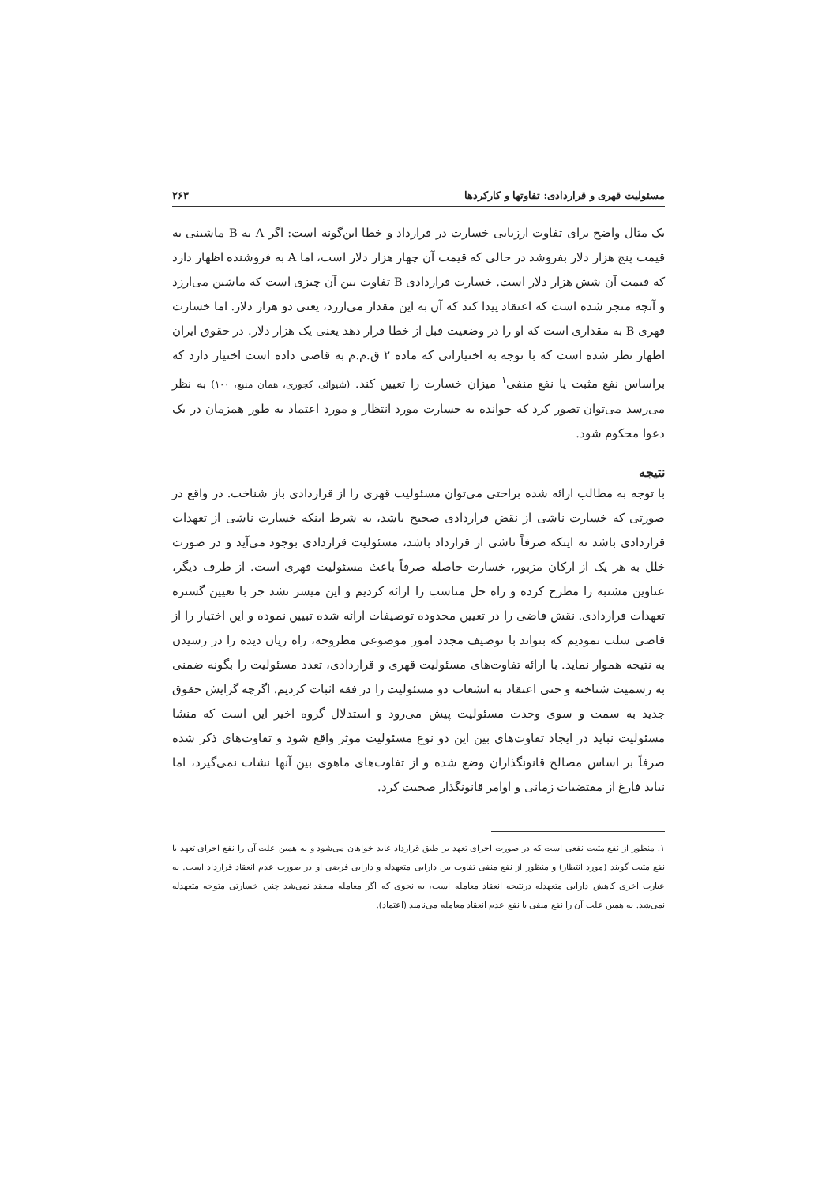مسئولیت قهری و قراردادی: تفاوتها و کارکردها ۲۶۳
یک مثال واضح برای تفاوت ارزیابی خسارت در قرارداد و خطا این‌گونه است: اگر A به B ماشینی به قیمت پنج هزار دلار بفروشد در حالی که قیمت آن چهار هزار دلار است، اما A به فروشنده اظهار دارد که قیمت آن شش هزار دلار است. خسارت قراردادی B تفاوت بین آن چیزی است که ماشین می‌ارزد و آنچه منجر شده است که اعتقاد پیدا کند که آن به این مقدار می‌ارزد، یعنی دو هزار دلار. اما خسارت قهری B به مقداری است که او را در وضعیت قبل از خطا قرار دهد یعنی یک هزار دلار. در حقوق ایران اظهار نظر شده است که با توجه به اختیاراتی که ماده ۲ ق.م.م به قاضی داده است اختیار دارد که براساس نفع مثبت یا نفع منفی<sup>۱</sup> میزان خسارت را تعیین کند. (شیوائی کجوری، همان منبع، ۱۰۰) به نظر می‌رسد می‌توان تصور کرد که خوانده به خسارت مورد انتظار و مورد اعتماد به طور همزمان در یک دعوا محکوم شود.
نتیجه
با توجه به مطالب ارائه شده براحتی می‌توان مسئولیت قهری را از قراردادی باز شناخت. در واقع در صورتی که خسارت ناشی از نقض قراردادی صحیح باشد، به شرط اینکه خسارت ناشی از تعهدات قراردادی باشد نه اینکه صرفاً ناشی از قرارداد باشد، مسئولیت قراردادی بوجود می‌آید و در صورت خلل به هر یک از ارکان مزبور، خسارت حاصله صرفاً باعث مسئولیت قهری است. از طرف دیگر، عناوین مشتبه را مطرح کرده و راه حل مناسب را ارائه کردیم و این میسر نشد جز با تعیین گستره تعهدات قراردادی. نقش قاضی را در تعیین محدوده توصیفات ارائه شده تبیین نموده و این اختیار را از قاضی سلب نمودیم که بتواند با توصیف مجدد امور موضوعی مطروحه، راه زیان دیده را در رسیدن به نتیجه هموار نماید. با ارائه تفاوت‌های مسئولیت قهری و قراردادی، تعدد مسئولیت را بگونه ضمنی به رسمیت شناخته و حتی اعتقاد به انشعاب دو مسئولیت را در فقه اثبات کردیم. اگرچه گرایش حقوق جدید به سمت و سوی وحدت مسئولیت پیش می‌رود و استدلال گروه اخیر این است که منشا مسئولیت نباید در ایجاد تفاوت‌های بین این دو نوع مسئولیت موثر واقع شود و تفاوت‌های ذکر شده صرفاً بر اساس مصالح قانونگذاران وضع شده و از تفاوت‌های ماهوی بین آنها نشات نمی‌گیرد، اما نباید فارغ از مقتضیات زمانی و اوامر قانونگذار صحبت کرد.
۱. منظور از نفع مثبت نفعی است که در صورت اجرای تعهد بر طبق قرارداد عاید خواهان می‌شود و به همین علت آن را نفع اجرای تعهد یا نفع مثبت گویند (مورد انتظار) و منظور از نفع منفی تفاوت بین دارایی متعهدله و دارایی فرضی او در صورت عدم انعقاد قرارداد است. به عبارت اخری کاهش دارایی متعهدله درنتیجه انعقاد معامله است، به نحوی که اگر معامله منعقد نمی‌شد چنین خسارتی متوجه متعهدله نمی‌شد. به همین علت آن را نفع منفی یا نفع عدم انعقاد معامله می‌نامند (اعتماد).